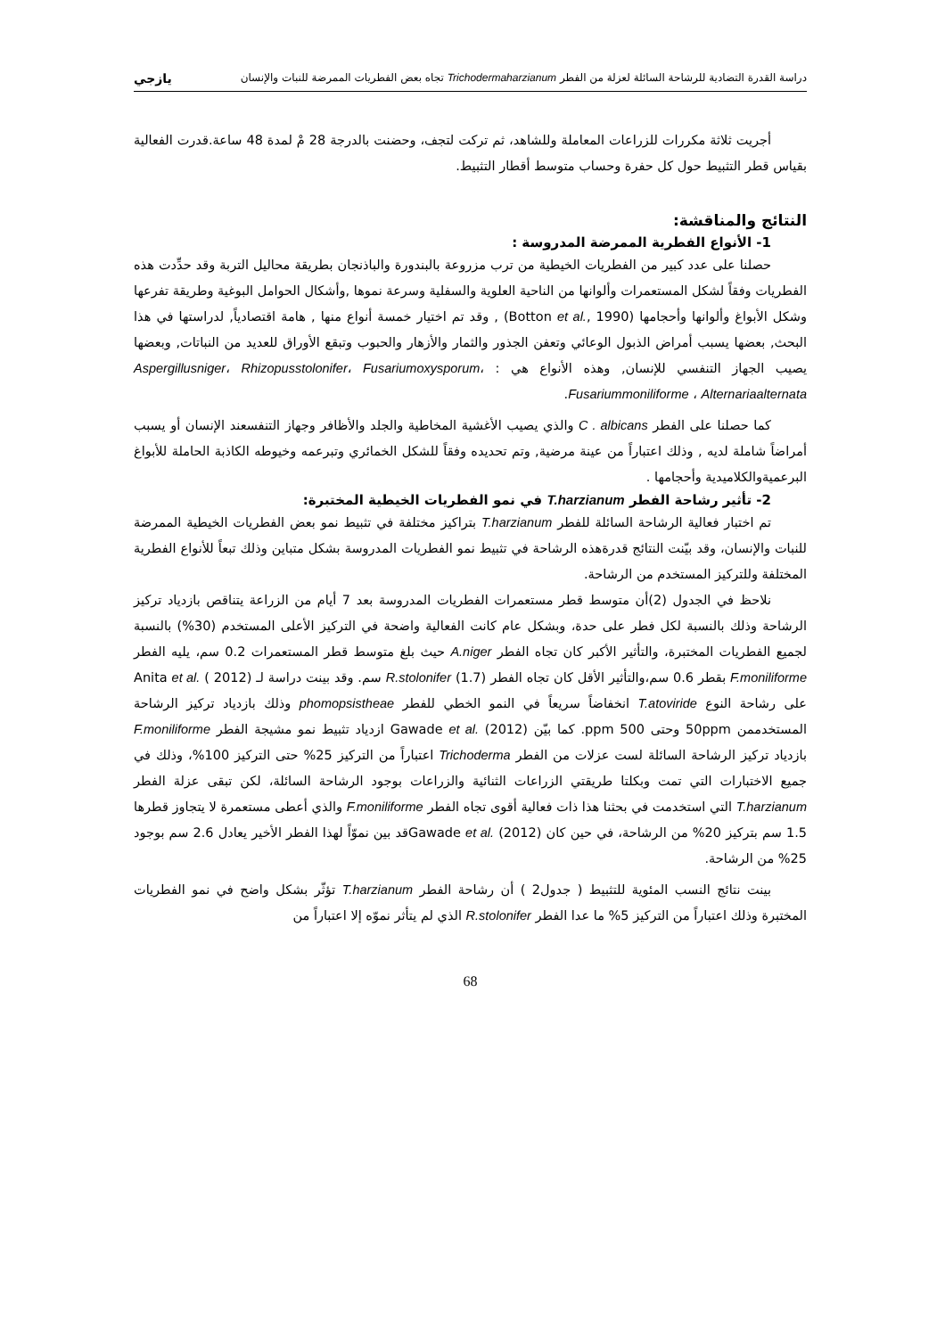دراسة القدرة التضادية للرشاحة السائلة لعزلة من الفطر Trichodermaharzianum تجاه بعض الفطريات الممرضة للنبات والإنسان يازجي
أجريت ثلاثة مكررات للزراعات المعاملة وللشاهد، ثم تركت لتجف، وحضنت بالدرجة 28 مْ لمدة 48 ساعة.قدرت الفعالية بقياس قطر التثبيط حول كل حفرة وحساب متوسط أقطار التثبيط.
النتائج والمناقشة:
1- الأنواع الفطرية الممرضة المدروسة :
حصلنا على عدد كبير من الفطريات الخيطية من ترب مزروعة بالبندورة والباذنجان بطريقة محاليل التربة وقد حدِّدت هذه الفطريات وفقاً لشكل المستعمرات وألوانها من الناحية العلوية والسفلية وسرعة نموها ,وأشكال الحوامل البوغية وطريقة تفرعها وشكل الأبواغ وألوانها وأحجامها (Botton et al., 1990) , وقد تم اختيار خمسة أنواع منها , هامة اقتصادياً, لدراستها في هذا البحث, بعضها يسبب أمراض الذبول الوعائي وتعفن الجذور والثمار والأزهار والحبوب وتبقع الأوراق للعديد من النباتات, وبعضها يصيب الجهاز التنفسي للإنسان, وهذه الأنواع هي : Aspergillusniger، Rhizopusstolonifer، Fusariumoxysporum، Fusariummoniliforme ، Alternariaalternata.
كما حصلنا على الفطر C . albicans والذي يصيب الأغشية المخاطية والجلد والأظافر وجهاز التنفسعند الإنسان أو يسبب أمراضاً شاملة لديه , وذلك اعتباراً من عينة مرضية, وتم تحديده وفقاً للشكل الخمائري وتبرعمه وخيوطه الكاذبة الحاملة للأبواغ البرعميةوالكلاميدية وأحجامها .
2- تأثير رشاحة الفطر T.harzianum في نمو الفطريات الخيطية المختبرة:
تم اختبار فعالية الرشاحة السائلة للفطر T.harzianum بتراكيز مختلفة في تثبيط نمو بعض الفطريات الخيطية الممرضة للنبات والإنسان، وقد بيّنت النتائج قدرةهذه الرشاحة في تثبيط نمو الفطريات المدروسة بشكل متباين وذلك تبعاً للأنواع الفطرية المختلفة وللتركيز المستخدم من الرشاحة.
نلاحظ في الجدول (2)أن متوسط قطر مستعمرات الفطريات المدروسة بعد 7 أيام من الزراعة يتناقص بازدياد تركيز الرشاحة وذلك بالنسبة لكل فطر على حدة، وبشكل عام كانت الفعالية واضحة في التركيز الأعلى المستخدم (30%) بالنسبة لجميع الفطريات المختبرة، والتأثير الأكبر كان تجاه الفطر A.niger حيث بلغ متوسط قطر المستعمرات 0.2 سم، يليه الفطر F.moniliforme بقطر 0.6 سم،والتأثير الأقل كان تجاه الفطر R.stolonifer (1.7) سم. وقد بينت دراسة لـ Anita et al. ( 2012) على رشاحة النوع T.atoviride انخفاضاً سريعاً في النمو الخطي للفطر phomopsistheae وذلك بازدياد تركيز الرشاحة المستخدممن 50ppm وحتى 500 ppm. كما بيّن Gawade et al. (2012) ازدياد تثبيط نمو مشيجة الفطر F.moniliforme بازدياد تركيز الرشاحة السائلة لست عزلات من الفطر Trichoderma اعتباراً من التركيز 25% حتى التركيز 100%، وذلك في جميع الاختبارات التي تمت وبكلتا طريقتي الزراعات الثنائية والزراعات بوجود الرشاحة السائلة، لكن تبقى عزلة الفطر T.harzianum التي استخدمت في بحثنا هذا ذات فعالية أقوى تجاه الفطر F.moniliforme والذي أعطى مستعمرة لا يتجاوز قطرها 1.5 سم بتركيز 20% من الرشاحة، في حين كان Gawade et al. (2012)قد بين نموّاً لهذا الفطر الأخير يعادل 2.6 سم بوجود 25% من الرشاحة.
بينت نتائج النسب المئوية للتثبيط ( جدول2 ) أن رشاحة الفطر T.harzianum تؤثّر بشكل واضح في نمو الفطريات المختبرة وذلك اعتباراً من التركيز 5% ما عدا الفطر R.stolonifer الذي لم يتأثر نموّه إلا اعتباراً من
68